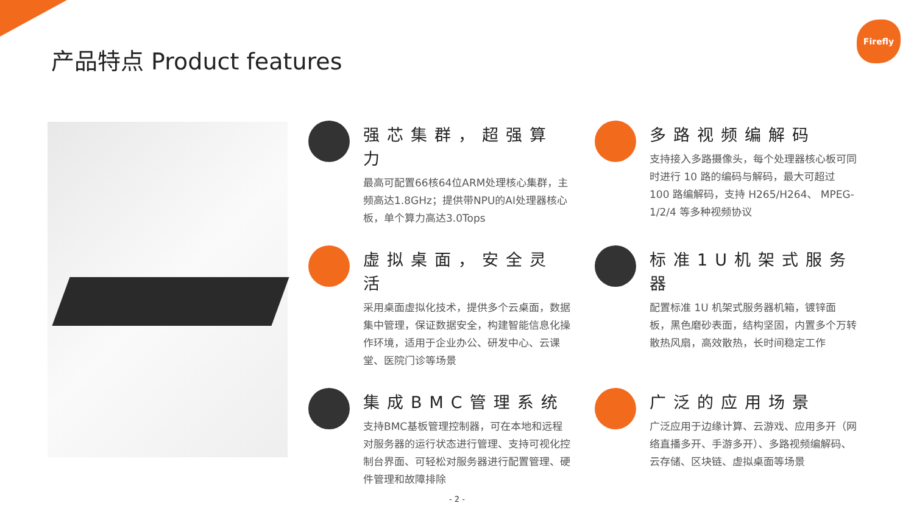产品特点 Product features
Firefly
强芯集群，超强算力
最高可配置66核64位ARM处理核心集群，主频高达1.8GHz；提供带NPU的AI处理器核心板，单个算力高达3.0Tops
多路视频编解码
支持接入多路摄像头，每个处理器核心板可同时进行 10 路的编码与解码，最大可超过 100 路编解码，支持 H265/H264、 MPEG-1/2/4 等多种视频协议
虚拟桌面，安全灵活
采用桌面虚拟化技术，提供多个云桌面，数据集中管理，保证数据安全，构建智能信息化操作环境，适用于企业办公、研发中心、云课堂、医院门诊等场景
标准1U机架式服务器
配置标准 1U 机架式服务器机箱，镀锌面板，黑色磨砂表面，结构坚固，内置多个万转散热风扇，高效散热，长时间稳定工作
集成BMC管理系统
支持BMC基板管理控制器，可在本地和远程对服务器的运行状态进行管理、支持可视化控制台界面、可轻松对服务器进行配置管理、硬件管理和故障排除
广泛的应用场景
广泛应用于边缘计算、云游戏、应用多开（网络直播多开、手游多开）、多路视频编解码、云存储、区块链、虚拟桌面等场景
- 2 -